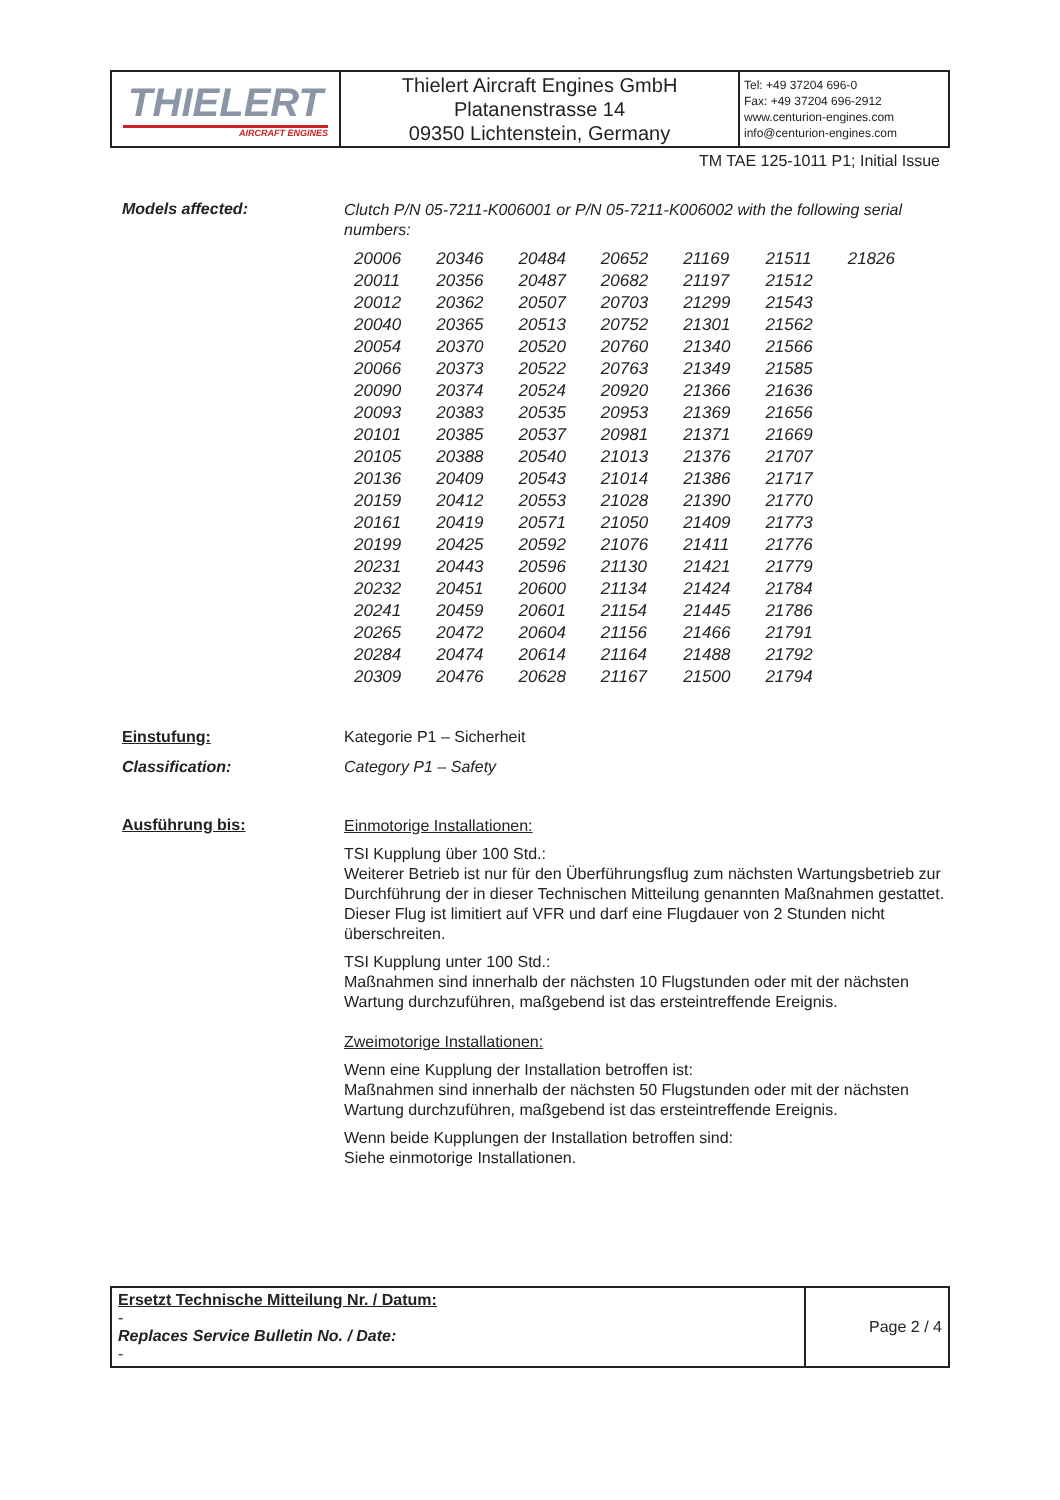| THIELERT AIRCRAFT ENGINES | Thielert Aircraft Engines GmbH Platanenstrasse 14 09350 Lichtenstein, Germany | Tel: +49 37204 696-0 Fax: +49 37204 696-2912 www.centurion-engines.com info@centurion-engines.com |
TM TAE 125-1011 P1; Initial Issue
Models affected:
Clutch P/N 05-7211-K006001 or P/N 05-7211-K006002 with the following serial numbers:
| 20006 | 20346 | 20484 | 20652 | 21169 | 21511 | 21826 |
| 20011 | 20356 | 20487 | 20682 | 21197 | 21512 | |
| 20012 | 20362 | 20507 | 20703 | 21299 | 21543 | |
| 20040 | 20365 | 20513 | 20752 | 21301 | 21562 | |
| 20054 | 20370 | 20520 | 20760 | 21340 | 21566 | |
| 20066 | 20373 | 20522 | 20763 | 21349 | 21585 | |
| 20090 | 20374 | 20524 | 20920 | 21366 | 21636 | |
| 20093 | 20383 | 20535 | 20953 | 21369 | 21656 | |
| 20101 | 20385 | 20537 | 20981 | 21371 | 21669 | |
| 20105 | 20388 | 20540 | 21013 | 21376 | 21707 | |
| 20136 | 20409 | 20543 | 21014 | 21386 | 21717 | |
| 20159 | 20412 | 20553 | 21028 | 21390 | 21770 | |
| 20161 | 20419 | 20571 | 21050 | 21409 | 21773 | |
| 20199 | 20425 | 20592 | 21076 | 21411 | 21776 | |
| 20231 | 20443 | 20596 | 21130 | 21421 | 21779 | |
| 20232 | 20451 | 20600 | 21134 | 21424 | 21784 | |
| 20241 | 20459 | 20601 | 21154 | 21445 | 21786 | |
| 20265 | 20472 | 20604 | 21156 | 21466 | 21791 | |
| 20284 | 20474 | 20614 | 21164 | 21488 | 21792 | |
| 20309 | 20476 | 20628 | 21167 | 21500 | 21794 | |
Einstufung: Kategorie P1 – Sicherheit
Classification: Category P1 – Safety
Ausführung bis:
Einmotorige Installationen:
TSI Kupplung über 100 Std.:
Weiterer Betrieb ist nur für den Überführungsflug zum nächsten Wartungsbetrieb zur Durchführung der in dieser Technischen Mitteilung genannten Maßnahmen gestattet. Dieser Flug ist limitiert auf VFR und darf eine Flugdauer von 2 Stunden nicht überschreiten.
TSI Kupplung unter 100 Std.:
Maßnahmen sind innerhalb der nächsten 10 Flugstunden oder mit der nächsten Wartung durchzuführen, maßgebend ist das ersteintreffende Ereignis.
Zweimotorige Installationen:
Wenn eine Kupplung der Installation betroffen ist:
Maßnahmen sind innerhalb der nächsten 50 Flugstunden oder mit der nächsten Wartung durchzuführen, maßgebend ist das ersteintreffende Ereignis.
Wenn beide Kupplungen der Installation betroffen sind:
Siehe einmotorige Installationen.
| Ersetzt Technische Mitteilung Nr. / Datum: - Replaces Service Bulletin No. / Date: - | Page 2 / 4 |